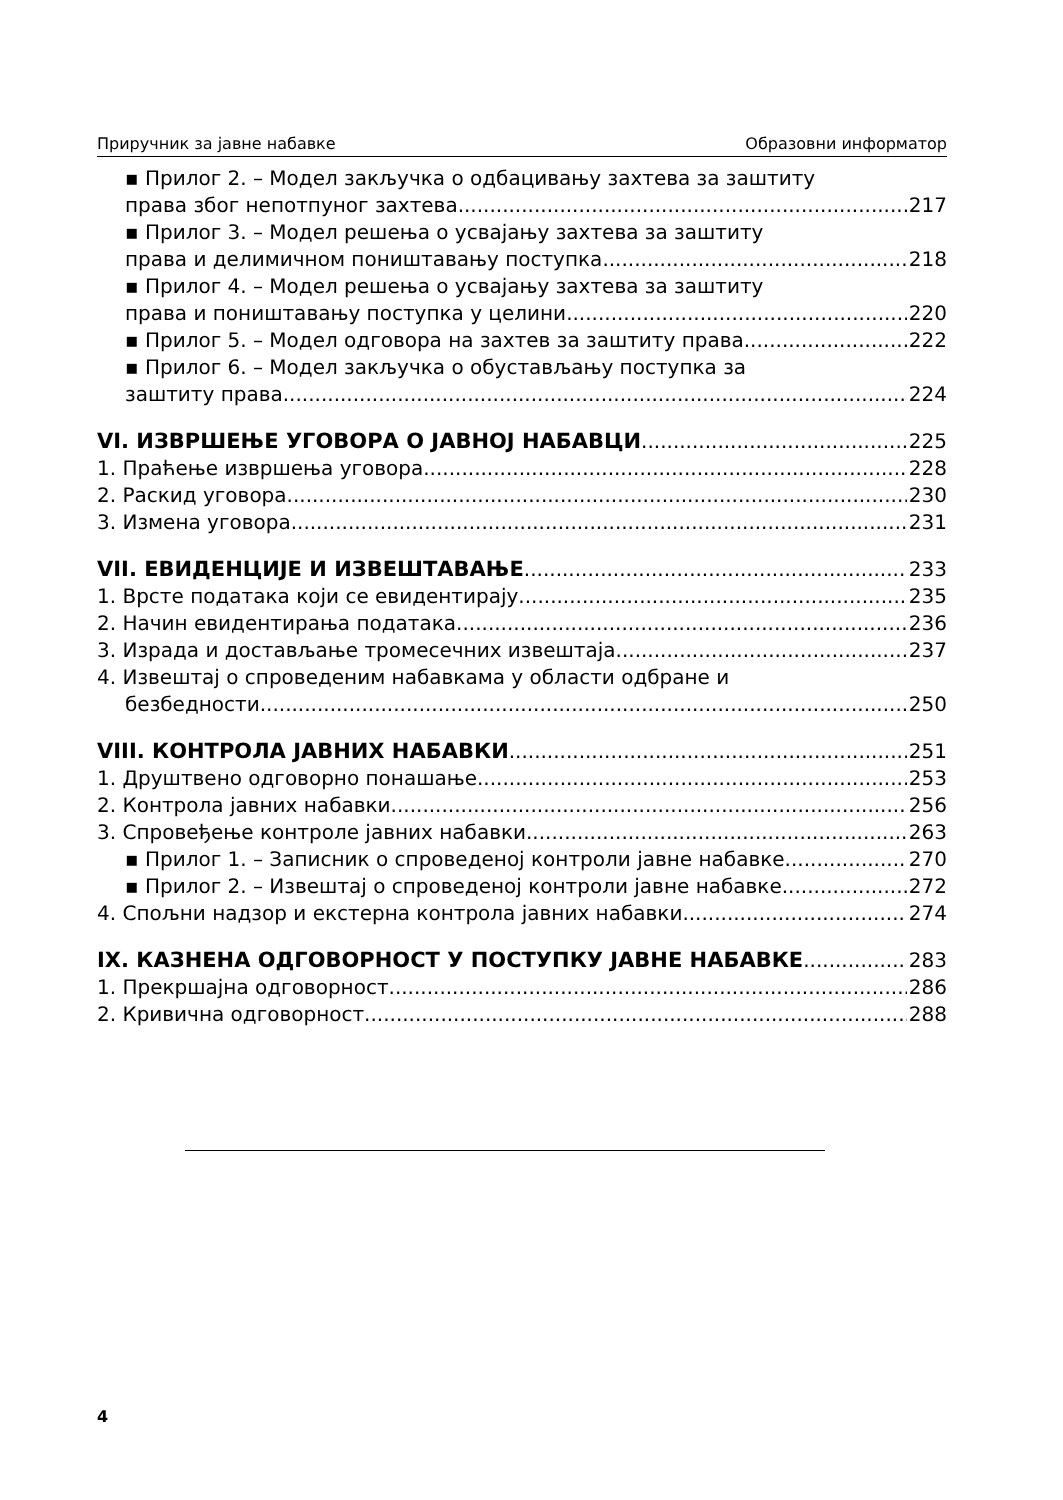Приручник за јавне набавке Образовни информатор
▪ Прилог 2. – Модел закључка о одбацивању захтева за заштиту
права због непотпуног захтева 217
▪ Прилог 3. – Модел решења о усвајању захтева за заштиту
права и делимичном поништавању поступка 218
▪ Прилог 4. – Модел решења о усвајању захтева за заштиту
права и поништавању поступка у целини 220
▪ Прилог 5. – Модел одговора на захтев за заштиту права 222
▪ Прилог 6. – Модел закључка о обустављању поступка за
заштиту права 224
VI. ИЗВРШЕЊЕ УГОВОРА О ЈАВНОЈ НАБАВЦИ 225
1. Праћење извршења уговора 228
2. Раскид уговора 230
3. Измена уговора 231
VII. ЕВИДЕНЦИЈЕ И ИЗВЕШТАВАЊЕ 233
1. Врсте података који се евидентирају 235
2. Начин евидентирања података 236
3. Израда и достављање тромесечних извештаја 237
4. Извештај о спроведеним набавкама у области одбране и
безбедности 250
VIII. КОНТРОЛА ЈАВНИХ НАБАВКИ 251
1. Друштвено одговорно понашање 253
2. Контрола јавних набавки 256
3. Спровеђење контроле јавних набавки 263
▪ Прилог 1. – Записник о спроведеној контроли јавне набавке 270
▪ Прилог 2. – Извештај о спроведеној контроли јавне набавке 272
4. Спољни надзор и екстерна контрола јавних набавки 274
IX. КАЗНЕНА ОДГОВОРНОСТ У ПОСТУПКУ ЈАВНЕ НАБАВКЕ 283
1. Прекршајна одговорност 286
2. Кривична одговорност 288
4